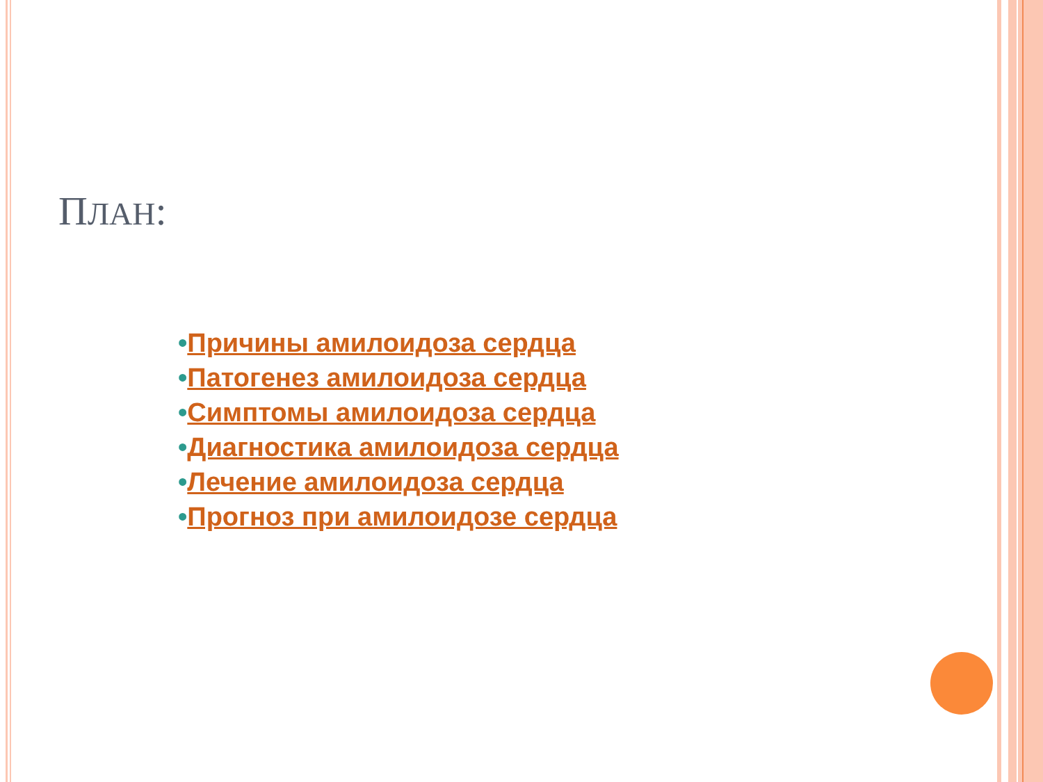ПЛАН:
•Причины амилоидоза сердца
•Патогенез амилоидоза сердца
•Симптомы амилоидоза сердца
•Диагностика амилоидоза сердца
•Лечение амилоидоза сердца
•Прогноз при амилоидозе сердца